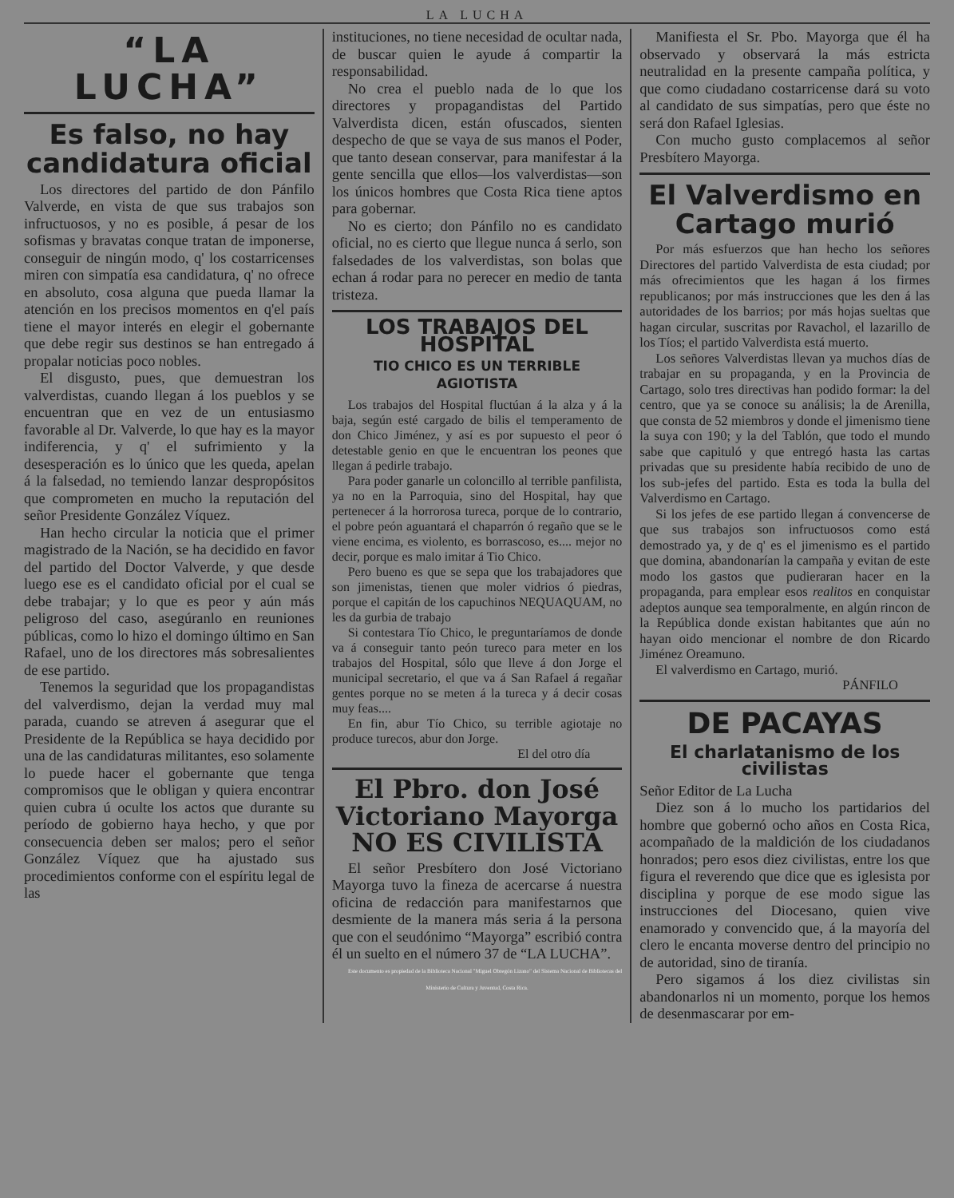LA LUCHA
“LA LUCHA”
Es falso, no hay candidatura oficial
Los directores del partido de don Pánfilo Valverde, en vista de que sus trabajos son infructuosos, y no es posible, á pesar de los sofismas y bravatas conque tratan de imponerse, conseguir de ningún modo, q' los costarricenses miren con simpatía esa candidatura, q' no ofrece en absoluto, cosa alguna que pueda llamar la atención en los precisos momentos en q'el país tiene el mayor interés en elegir el gobernante que debe regir sus destinos se han entregado á propalar noticias poco nobles.
El disgusto, pues, que demuestran los valverdistas, cuando llegan á los pueblos y se encuentran que en vez de un entusiasmo favorable al Dr. Valverde, lo que hay es la mayor indiferencia, y q' el sufrimiento y la desesperación es lo único que les queda, apelan á la falsedad, no temiendo lanzar despropósitos que comprometen en mucho la reputación del señor Presidente González Víquez.
Han hecho circular la noticia que el primer magistrado de la Nación, se ha decidido en favor del partido del Doctor Valverde, y que desde luego ese es el candidato oficial por el cual se debe trabajar; y lo que es peor y aún más peligroso del caso, asegúranlo en reuniones públicas, como lo hizo el domingo último en San Rafael, uno de los directores más sobresalientes de ese partido.
Tenemos la seguridad que los propagandistas del valverdismo, dejan la verdad muy mal parada, cuando se atreven á asegurar que el Presidente de la República se haya decidido por una de las candidaturas militantes, eso solamente lo puede hacer el gobernante que tenga compromisos que le obligan y quiera encontrar quien cubra ú oculte los actos que durante su período de gobierno haya hecho, y que por consecuencia deben ser malos; pero el señor González Víquez que ha ajustado sus procedimientos conforme con el espíritu legal de las
instituciones, no tiene necesidad de ocultar nada, de buscar quien le ayude á compartir la responsabilidad.
No crea el pueblo nada de lo que los directores y propagandistas del Partido Valverdista dicen, están ofuscados, sienten despecho de que se vaya de sus manos el Poder, que tanto desean conservar, para manifestar á la gente sencilla que ellos—los valverdistas—son los únicos hombres que Costa Rica tiene aptos para gobernar.
No es cierto; don Pánfilo no es candidato oficial, no es cierto que llegue nunca á serlo, son falsedades de los valverdistas, son bolas que echan á rodar para no perecer en medio de tanta tristeza.
LOS TRABAJOS DEL HOSPITAL
TIO CHICO ES UN TERRIBLE AGIOTISTA
Los trabajos del Hospital fluctúan á la alza y á la baja, según esté cargado de bilis el temperamento de don Chico Jiménez, y así es por supuesto el peor ó detestable genio en que le encuentran los peones que llegan á pedirle trabajo.
Para poder ganarle un coloncillo al terrible panfilista, ya no en la Parroquia, sino del Hospital, hay que pertenecer á la horrorosa tureca, porque de lo contrario, el pobre peón aguantará el chaparrón ó regaño que se le viene encima, es violento, es borrascoso, es.... mejor no decir, porque es malo imitar á Tio Chico.
Pero bueno es que se sepa que los trabajadores que son jimenistas, tienen que moler vidrios ó piedras, porque el capitán de los capuchinos NEQUAQUAM, no les da gurbia de trabajo
Si contestara Tío Chico, le preguntaríamos de donde va á conseguir tanto peón tureco para meter en los trabajos del Hospital, sólo que lleve á don Jorge el municipal secretario, el que va á San Rafael á regañar gentes porque no se meten á la tureca y á decir cosas muy feas....
En fin, abur Tío Chico, su terrible agiotaje no produce turecos, abur don Jorge.
El del otro día
El Pbro. don José Victoriano Mayorga NO ES CIVILISTA
El señor Presbítero don José Victoriano Mayorga tuvo la fineza de acercarse á nuestra oficina de redacción para manifestarnos que desmiente de la manera más seria á la persona que con el seudónimo “Mayorga” escribió contra él un suelto en el número 37 de “LA LUCHA”.
Este documento es propiedad de la Biblioteca Nacional "Miguel Obregón Lizano" del Sistema Nacional de Bibliotecas del Ministerio de Cultura y Juventud, Costa Rica.
Manifiesta el Sr. Pbo. Mayorga que él ha observado y observará la más estricta neutralidad en la presente campaña política, y que como ciudadano costarricense dará su voto al candidato de sus simpatías, pero que éste no será don Rafael Iglesias.
Con mucho gusto complacemos al señor Presbítero Mayorga.
El Valverdismo en Cartago murió
Por más esfuerzos que han hecho los señores Directores del partido Valverdista de esta ciudad; por más ofrecimientos que les hagan á los firmes republicanos; por más instrucciones que les den á las autoridades de los barrios; por más hojas sueltas que hagan circular, suscritas por Ravachol, el lazarillo de los Tíos; el partido Valverdista está muerto.
Los señores Valverdistas llevan ya muchos días de trabajar en su propaganda, y en la Provincia de Cartago, solo tres directivas han podido formar: la del centro, que ya se conoce su análisis; la de Arenilla, que consta de 52 miembros y donde el jimenismo tiene la suya con 190; y la del Tablón, que todo el mundo sabe que capituló y que entregó hasta las cartas privadas que su presidente había recibido de uno de los sub-jefes del partido. Esta es toda la bulla del Valverdismo en Cartago.
Si los jefes de ese partido llegan á convencerse de que sus trabajos son infructuosos como está demostrado ya, y de q' es el jimenismo es el partido que domina, abandonarían la campaña y evitan de este modo los gastos que pudieraran hacer en la propaganda, para emplear esos realitos en conquistar adeptos aunque sea temporalmente, en algún rincon de la República donde existan habitantes que aún no hayan oido mencionar el nombre de don Ricardo Jiménez Oreamuno.
El valverdismo en Cartago, murió.
PÁNFILO
DE PACAYAS
El charlatanismo de los civilistas
Señor Editor de La Lucha
Diez son á lo mucho los partidarios del hombre que gobernó ocho años en Costa Rica, acompañado de la maldición de los ciudadanos honrados; pero esos diez civilistas, entre los que figura el reverendo que dice que es iglesista por disciplina y porque de ese modo sigue las instrucciones del Diocesano, quien vive enamorado y convencido que, á la mayoría del clero le encanta moverse dentro del principio no de autoridad, sino de tiranía.
Pero sigamos á los diez civilistas sin abandonarlos ni un momento, porque los hemos de desenmascarar por em-